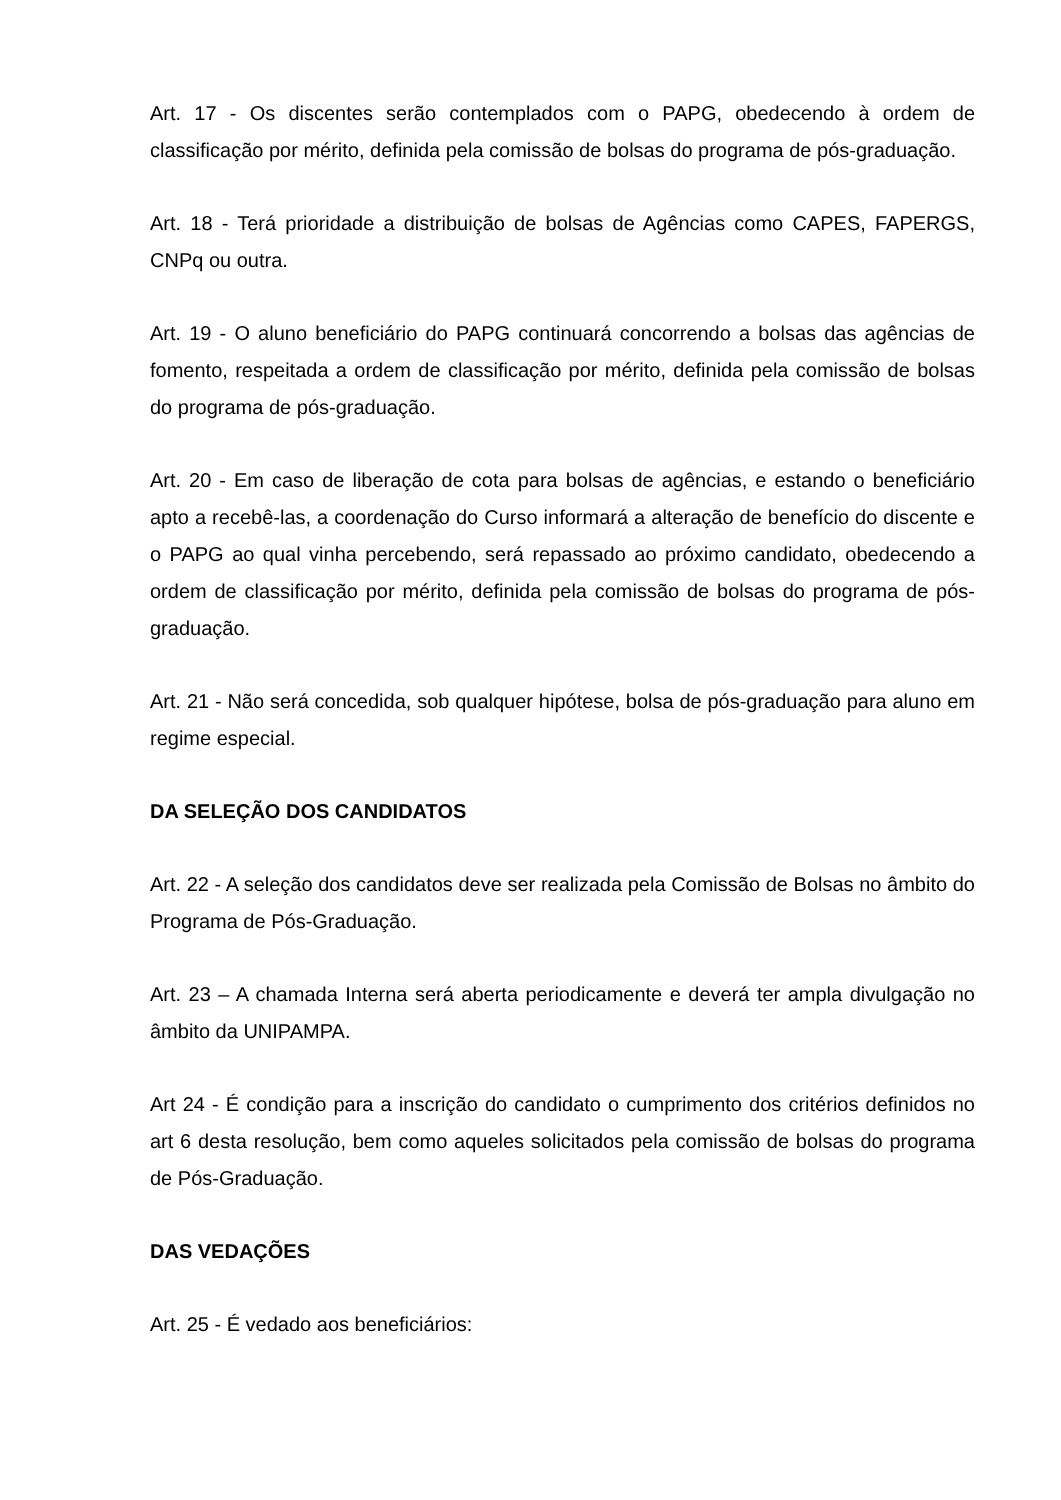Art. 17 - Os discentes serão contemplados com o PAPG, obedecendo à ordem de classificação por mérito, definida pela comissão de bolsas do programa de pós-graduação.
Art. 18 - Terá prioridade a distribuição de bolsas de Agências como CAPES, FAPERGS, CNPq ou outra.
Art. 19 - O aluno beneficiário do PAPG continuará concorrendo a bolsas das agências de fomento, respeitada a ordem de classificação por mérito, definida pela comissão de bolsas do programa de pós-graduação.
Art. 20 - Em caso de liberação de cota para bolsas de agências, e estando o beneficiário apto a recebê-las, a coordenação do Curso informará a alteração de benefício do discente e o PAPG ao qual vinha percebendo, será repassado ao próximo candidato, obedecendo a ordem de classificação por mérito, definida pela comissão de bolsas do programa de pós-graduação.
Art. 21 - Não será concedida, sob qualquer hipótese, bolsa de pós-graduação para aluno em regime especial.
DA SELEÇÃO DOS CANDIDATOS
Art. 22 - A seleção dos candidatos deve ser realizada pela Comissão de Bolsas no âmbito do Programa de Pós-Graduação.
Art. 23 – A chamada Interna será aberta periodicamente e deverá ter ampla divulgação no âmbito da UNIPAMPA.
Art 24 - É condição para a inscrição do candidato o cumprimento dos critérios definidos no art 6 desta resolução, bem como aqueles solicitados pela comissão de bolsas do programa de Pós-Graduação.
DAS VEDAÇÕES
Art. 25 - É vedado aos beneficiários: